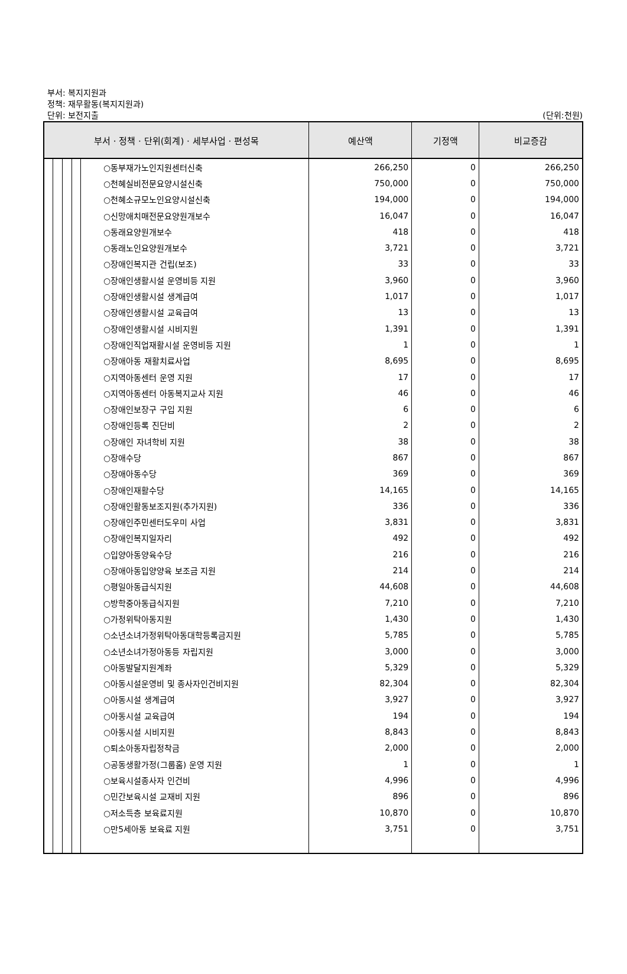부서: 복지지원과
정책: 재무활동(복지지원과)
단위: 보전지출
(단위:천원)
| 부서 · 정책 · 단위(회계) · 세부사업 · 편성목 | 예산액 | 기정액 | 비교증감 |
| --- | --- | --- | --- |
| ○동부재가노인지원센터신축 | 266,250 | 0 | 266,250 |
| ○천혜실비전문요양시설신축 | 750,000 | 0 | 750,000 |
| ○천혜소규모노인요양시설신축 | 194,000 | 0 | 194,000 |
| ○신망애치매전문요양원개보수 | 16,047 | 0 | 16,047 |
| ○동래요양원개보수 | 418 | 0 | 418 |
| ○동래노인요양원개보수 | 3,721 | 0 | 3,721 |
| ○장애인복지관 건립(보조) | 33 | 0 | 33 |
| ○장애인생활시설 운영비등 지원 | 3,960 | 0 | 3,960 |
| ○장애인생활시설 생계급여 | 1,017 | 0 | 1,017 |
| ○장애인생활시설 교육급여 | 13 | 0 | 13 |
| ○장애인생활시설 시비지원 | 1,391 | 0 | 1,391 |
| ○장애인직업재활시설 운영비등 지원 | 1 | 0 | 1 |
| ○장애아동 재활치료사업 | 8,695 | 0 | 8,695 |
| ○지역아동센터 운영 지원 | 17 | 0 | 17 |
| ○지역아동센터 아동복지교사 지원 | 46 | 0 | 46 |
| ○장애인보장구 구입 지원 | 6 | 0 | 6 |
| ○장애인등록 진단비 | 2 | 0 | 2 |
| ○장애인 자녀학비 지원 | 38 | 0 | 38 |
| ○장애수당 | 867 | 0 | 867 |
| ○장애아동수당 | 369 | 0 | 369 |
| ○장애인재활수당 | 14,165 | 0 | 14,165 |
| ○장애인활동보조지원(추가지원) | 336 | 0 | 336 |
| ○장애인주민센터도우미 사업 | 3,831 | 0 | 3,831 |
| ○장애인복지일자리 | 492 | 0 | 492 |
| ○입양아동양육수당 | 216 | 0 | 216 |
| ○장애아동입양양육 보조금 지원 | 214 | 0 | 214 |
| ○평일아동급식지원 | 44,608 | 0 | 44,608 |
| ○방학중아동급식지원 | 7,210 | 0 | 7,210 |
| ○가정위탁아동지원 | 1,430 | 0 | 1,430 |
| ○소년소녀가정위탁아동대학등록금지원 | 5,785 | 0 | 5,785 |
| ○소년소녀가정아동등 자립지원 | 3,000 | 0 | 3,000 |
| ○아동발달지원계좌 | 5,329 | 0 | 5,329 |
| ○아동시설운영비 및 종사자인건비지원 | 82,304 | 0 | 82,304 |
| ○아동시설 생계급여 | 3,927 | 0 | 3,927 |
| ○아동시설 교육급여 | 194 | 0 | 194 |
| ○아동시설 시비지원 | 8,843 | 0 | 8,843 |
| ○퇴소아동자립정착금 | 2,000 | 0 | 2,000 |
| ○공동생활가정(그룹홈) 운영 지원 | 1 | 0 | 1 |
| ○보육시설종사자 인건비 | 4,996 | 0 | 4,996 |
| ○민간보육시설 교재비 지원 | 896 | 0 | 896 |
| ○저소득층 보육료지원 | 10,870 | 0 | 10,870 |
| ○만5세아동 보육료 지원 | 3,751 | 0 | 3,751 |